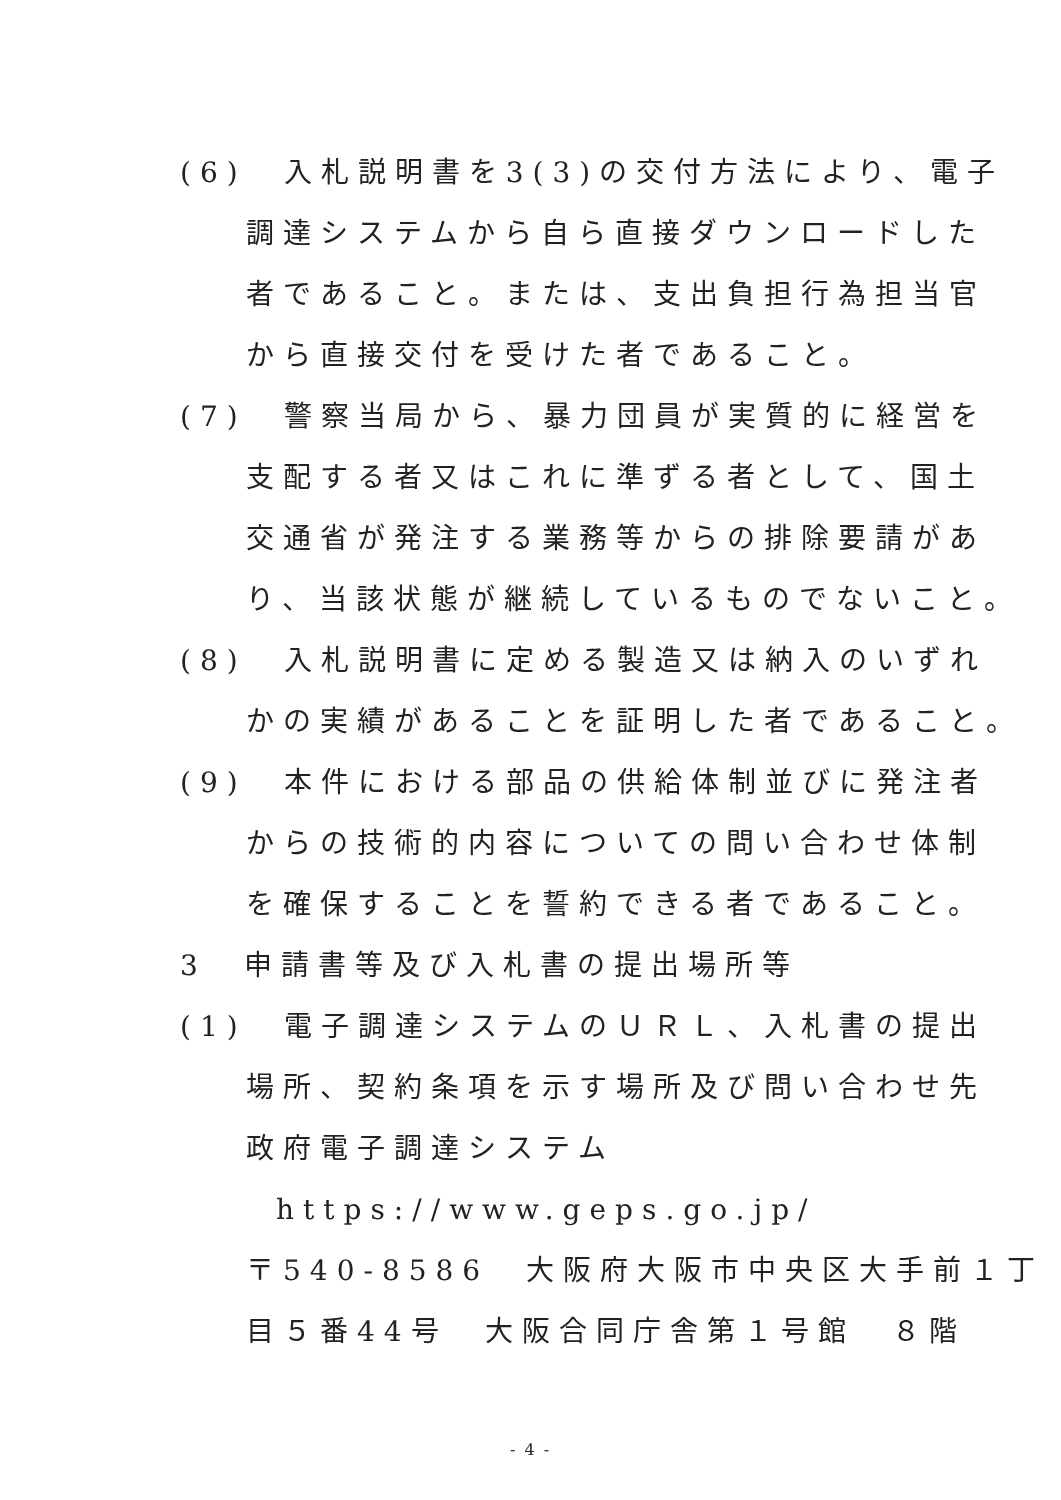(6)　入札説明書を3(3)の交付方法により、電子
調達システムから自ら直接ダウンロードした
者であること。または、支出負担行為担当官
から直接交付を受けた者であること。
(7)　警察当局から、暴力団員が実質的に経営を
支配する者又はこれに準ずる者として、国土
交通省が発注する業務等からの排除要請があ
り、当該状態が継続しているものでないこと。
(8)　入札説明書に定める製造又は納入のいずれ
かの実績があることを証明した者であること。
(9)　本件における部品の供給体制並びに発注者
からの技術的内容についての問い合わせ体制
を確保することを誓約できる者であること。
3　申請書等及び入札書の提出場所等
(1)　電子調達システムのＵＲＬ、入札書の提出
場所、契約条項を示す場所及び問い合わせ先
政府電子調達システム
https://www.geps.go.jp/
〒540-8586　大阪府大阪市中央区大手前１丁
目５番44号　大阪合同庁舎第１号館　８階
- 4 -